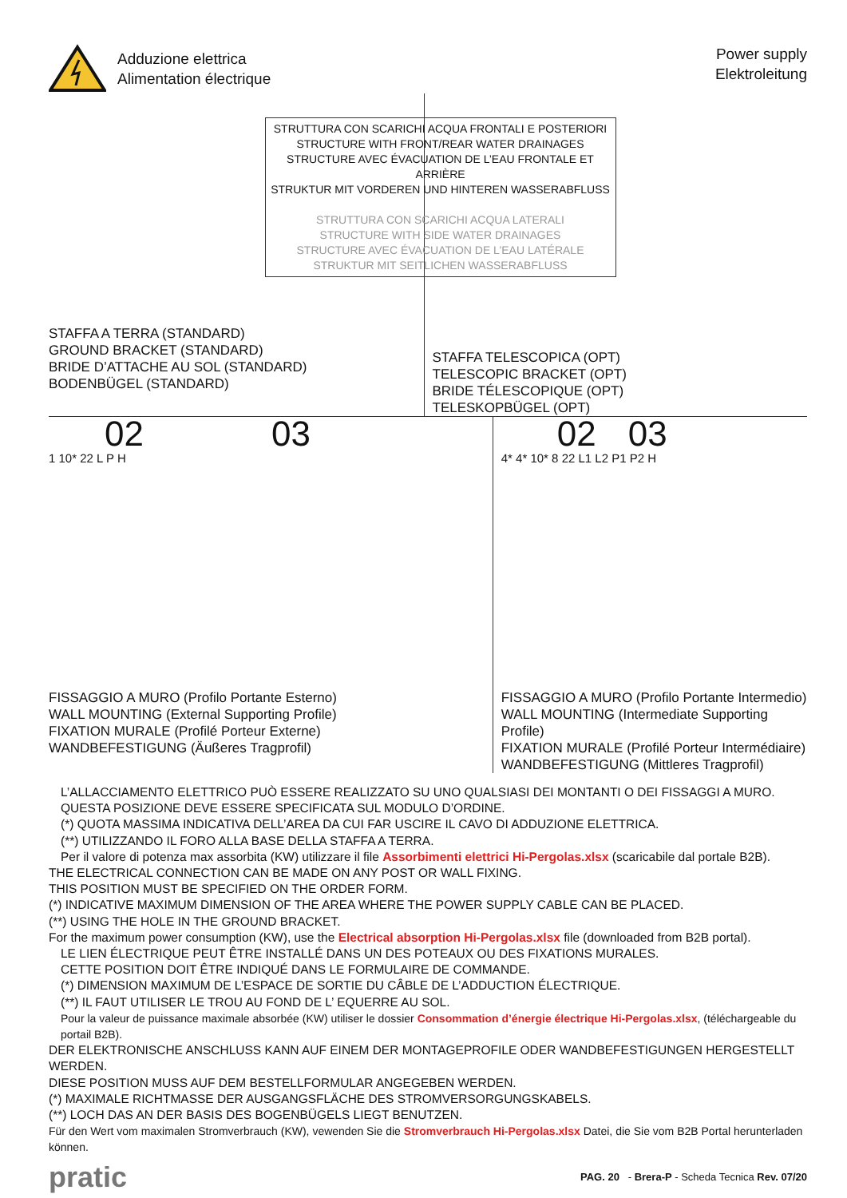Adduzione elettrica
Alimentation électrique
Power supply
Elektroleitung
STAFFA A TERRA (STANDARD)
GROUND BRACKET (STANDARD)
BRIDE D’ATTACHE AU SOL (STANDARD)
BODENBÜGEL (STANDARD)
STRUTTURA CON SCARICHI ACQUA FRONTALI E POSTERIORI
STRUCTURE WITH FRONT/REAR WATER DRAINAGES
STRUCTURE AVEC ÉVACUATION DE L’EAU FRONTALE ET ARRIÈRE
STRUKTUR MIT VORDEREN UND HINTEREN WASSERABFLUSS
STRUTTURA CON SCARICHI ACQUA LATERALI
STRUCTURE WITH SIDE WATER DRAINAGES
STRUCTURE AVEC ÉVACUATION DE L’EAU LATÉRALE
STRUKTUR MIT SEITLICHEN WASSERABFLUSS
STAFFA TELESCOPICA (OPT)
TELESCOPIC BRACKET (OPT)
BRIDE TÉLESCOPIQUE (OPT)
TELESKOPBÜGEL (OPT)
02 03
1 10* 22 L P H
FISSAGGIO A MURO (Profilo Portante Esterno)
WALL MOUNTING (External Supporting Profile)
FIXATION MURALE (Profilé Porteur Externe)
WANDBEFESTIGUNG (Äußeres Tragprofil)
02 03
4* 4* 10* 8 22 L1 L2 P1 P2 H
FISSAGGIO A MURO (Profilo Portante Intermedio)
WALL MOUNTING (Intermediate Supporting Profile)
FIXATION MURALE (Profilé Porteur Intermédiaire)
WANDBEFESTIGUNG (Mittleres Tragprofil)
L’ALLACCIAMENTO ELETTRICO PUÒ ESSERE REALIZZATO SU UNO QUALSIASI DEI MONTANTI O DEI FISSAGGI A MURO.
QUESTA POSIZIONE DEVE ESSERE SPECIFICATA SUL MODULO D’ORDINE.
(*) QUOTA MASSIMA INDICATIVA DELL’AREA DA CUI FAR USCIRE IL CAVO DI ADDUZIONE ELETTRICA.
(**) UTILIZZANDO IL FORO ALLA BASE DELLA STAFFA A TERRA.
Per il valore di potenza max assorbita (KW) utilizzare il file Assorbimenti elettrici Hi-Pergolas.xlsx (scaricabile dal portale B2B).
THE ELECTRICAL CONNECTION CAN BE MADE ON ANY POST OR WALL FIXING.
THIS POSITION MUST BE SPECIFIED ON THE ORDER FORM.
(*) INDICATIVE MAXIMUM DIMENSION OF THE AREA WHERE THE POWER SUPPLY CABLE CAN BE PLACED.
(**) USING THE HOLE IN THE GROUND BRACKET.
For the maximum power consumption (KW), use the Electrical absorption Hi-Pergolas.xlsx file (downloaded from B2B portal).
LE LIEN ÉLECTRIQUE PEUT ÊTRE INSTALLÉ DANS UN DES POTEAUX OU DES FIXATIONS MURALES.
CETTE POSITION DOIT ÊTRE INDIQUÉ DANS LE FORMULAIRE DE COMMANDE.
(*) DIMENSION MAXIMUM DE L’ESPACE DE SORTIE DU CÂBLE DE L’ADDUCTION ÉLECTRIQUE.
(**) IL FAUT UTILISER LE TROU AU FOND DE L’ EQUERRE AU SOL.
Pour la valeur de puissance maximale absorbée (KW) utiliser le dossier Consommation d’énergie électrique Hi-Pergolas.xlsx, (téléchargeable du portail B2B).
DER ELEKTRONISCHE ANSCHLUSS KANN AUF EINEM DER MONTAGEPROFILE ODER WANDBEFESTIGUNGEN HERGESTELLT WERDEN.
DIESE POSITION MUSS AUF DEM BESTELLFORMULAR ANGEGEBEN WERDEN.
(*) MAXIMALE RICHTMASSE DER AUSGANGSFLÄCHE DES STROMVERSORGUNGSKABELS.
(**) LOCH DAS AN DER BASIS DES BOGENBÜGELS LIEGT BENUTZEN.
Für den Wert vom maximalen Stromverbrauch (KW), vewenden Sie die Stromverbrauch Hi-Pergolas.xlsx Datei, die Sie vom B2B Portal herunterladen können.
pratic PAG. 20 - Brera-P - Scheda Tecnica Rev. 07/20